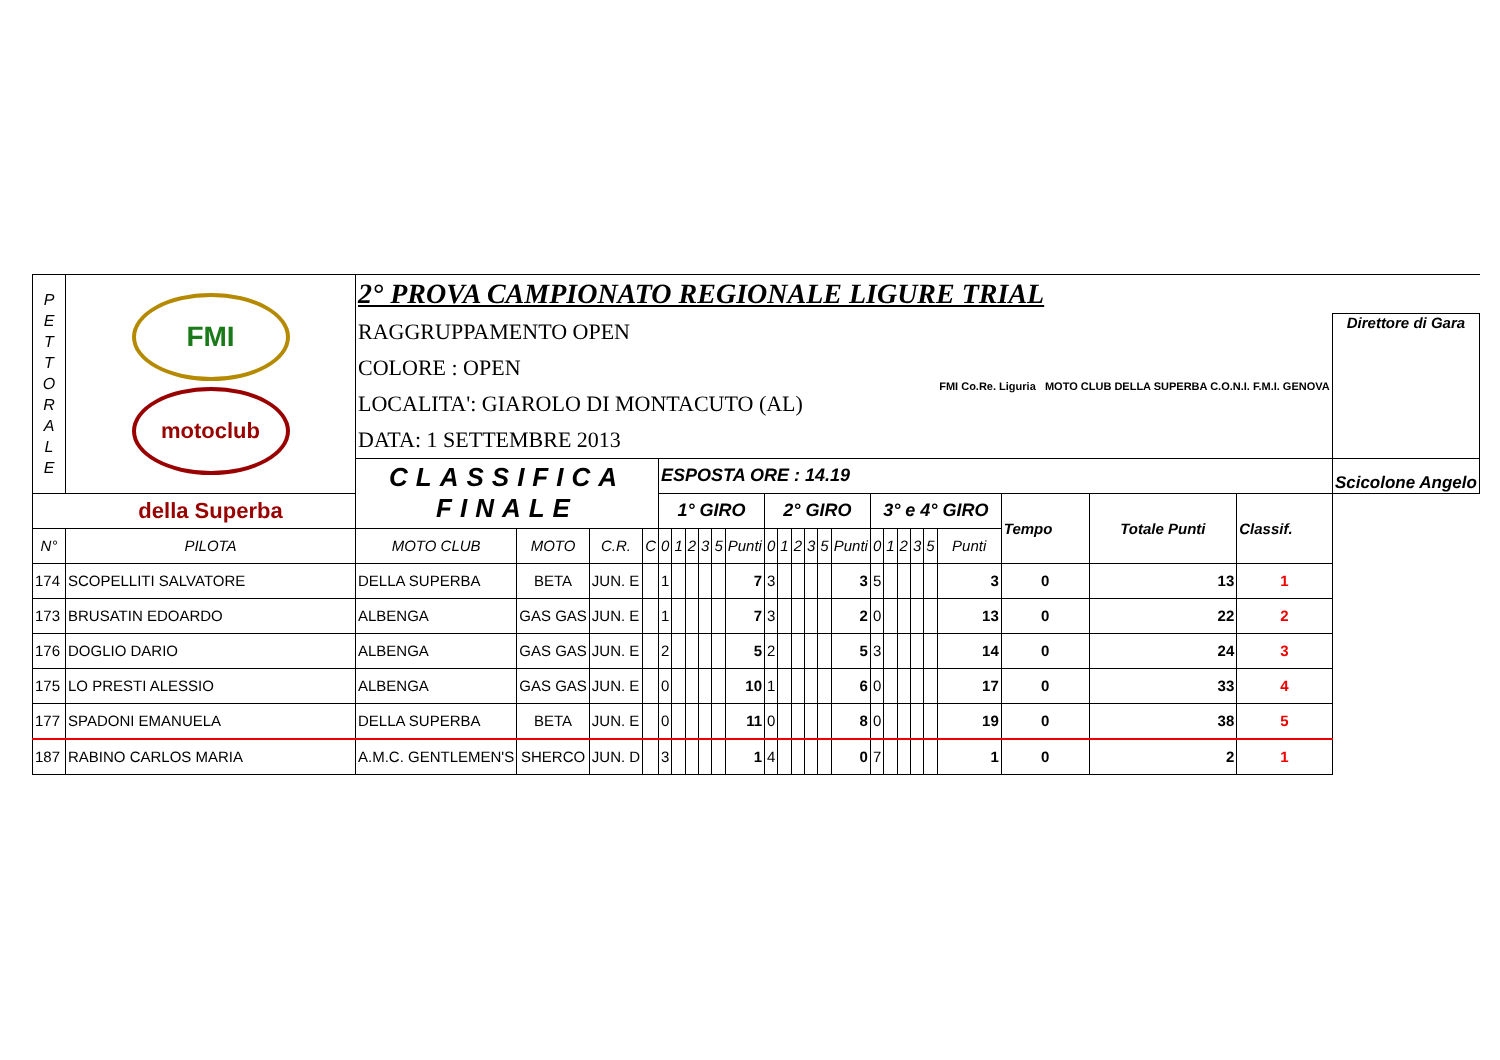| P E T T O R A L E | FMI motoclub della Superba | 2° PROVA CAMPIONATO REGIONALE LIGURE TRIAL | | | | | | | | | | | | | | | | | | | | | | | | | |
| | | RAGGRUPPAMENTO OPEN COLORE : OPEN LOCALITA': GIAROLO DI MONTACUTO (AL) DATA: 1 SETTEMBRE 2013 | | | | | | | | | | | | | | | | | | | | | FMI Co.Re. Liguria MOTO CLUB DELLA SUPERBA C.O.N.I. F.M.I. GENOVA | | | | Direttore di Gara |
| | | CLASSIFICA FINALE | | | | ESPOSTA ORE : 14.19 | | | | | | | | | | | | | | | | | | | | | Scicolone Angelo |
| | | | | | | 1° GIRO | | | | | | 2° GIRO | | | | | | 3° e 4° GIRO | | | | | | Tempo | Totale Punti | Classif. | |
| N° | PILOTA | MOTO CLUB | MOTO | C.R. | C | 0 | 1 | 2 | 3 | 5 | Punti | 0 | 1 | 2 | 3 | 5 | Punti | 0 | 1 | 2 | 3 | 5 | Punti | | | | |
| 174 | SCOPELLITI SALVATORE | DELLA SUPERBA | BETA | JUN. E | | 1 | | | | | 7 | 3 | | | | | 3 | 5 | | | | | 3 | 0 | 13 | 1 | |
| 173 | BRUSATIN EDOARDO | ALBENGA | GAS GAS | JUN. E | | 1 | | | | | 7 | 3 | | | | | 2 | 0 | | | | | 13 | 0 | 22 | 2 | |
| 176 | DOGLIO DARIO | ALBENGA | GAS GAS | JUN. E | | 2 | | | | | 5 | 2 | | | | | 5 | 3 | | | | | 14 | 0 | 24 | 3 | |
| 175 | LO PRESTI ALESSIO | ALBENGA | GAS GAS | JUN. E | | 0 | | | | | 10 | 1 | | | | | 6 | 0 | | | | | 17 | 0 | 33 | 4 | |
| 177 | SPADONI EMANUELA | DELLA SUPERBA | BETA | JUN. E | | 0 | | | | | 11 | 0 | | | | | 8 | 0 | | | | | 19 | 0 | 38 | 5 | |
| 187 | RABINO CARLOS MARIA | A.M.C. GENTLEMEN'S | SHERCO | JUN. D | | 3 | | | | | 1 | 4 | | | | | 0 | 7 | | | | | 1 | 0 | 2 | 1 | |